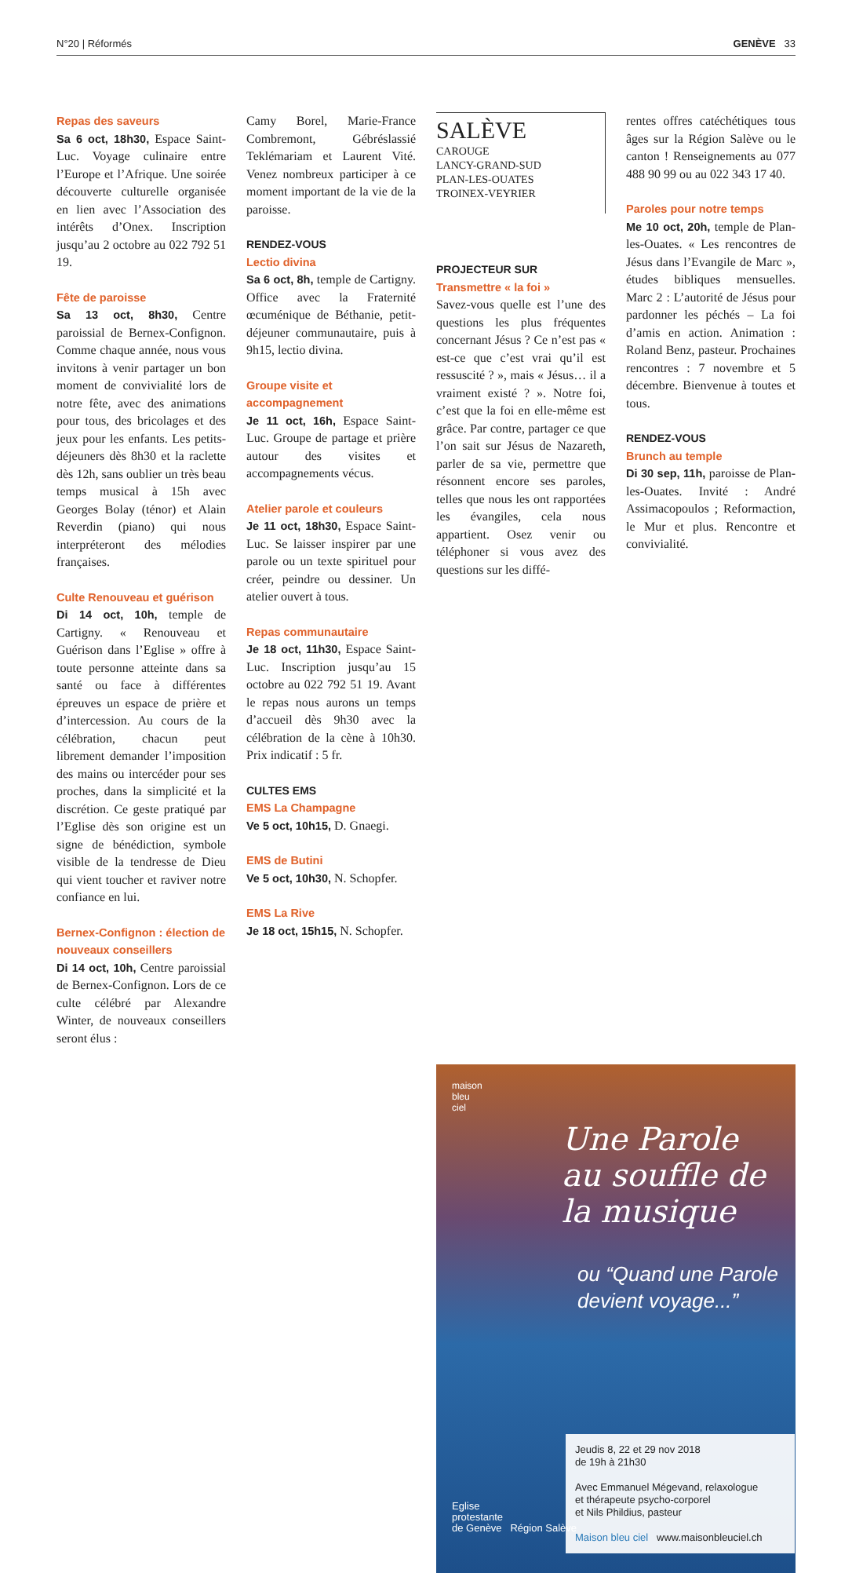N°20 | Réformés GENÈVE 33
Repas des saveurs
Sa 6 oct, 18h30, Espace Saint-Luc. Voyage culinaire entre l’Europe et l’Afrique. Une soirée découverte culturelle organisée en lien avec l’Association des intérêts d’Onex. Inscription jusqu’au 2 octobre au 022 792 51 19.
Fête de paroisse
Sa 13 oct, 8h30, Centre paroissial de Bernex-Confignon. Comme chaque année, nous vous invitons à venir partager un bon moment de convivialité lors de notre fête, avec des animations pour tous, des bricolages et des jeux pour les enfants. Les petits-déjeuners dès 8h30 et la raclette dès 12h, sans oublier un très beau temps musical à 15h avec Georges Bolay (ténor) et Alain Reverdin (piano) qui nous interpréteront des mélodies françaises.
Culte Renouveau et guérison
Di 14 oct, 10h, temple de Cartigny. « Renouveau et Guérison dans l’Eglise » offre à toute personne atteinte dans sa santé ou face à différentes épreuves un espace de prière et d’intercession. Au cours de la célébration, chacun peut librement demander l’imposition des mains ou intercéder pour ses proches, dans la simplicité et la discrétion. Ce geste pratiqué par l’Eglise dès son origine est un signe de bénédiction, symbole visible de la tendresse de Dieu qui vient toucher et raviver notre confiance en lui.
Bernex-Confignon : élection de nouveaux conseillers
Di 14 oct, 10h, Centre paroissial de Bernex-Confignon. Lors de ce culte célébré par Alexandre Winter, de nouveaux conseillers seront élus :
Camy Borel, Marie-France Combremont, Gébréslassié Teklémariam et Laurent Vité. Venez nombreux participer à ce moment important de la vie de la paroisse.
RENDEZ-VOUS
Lectio divina
Sa 6 oct, 8h, temple de Cartigny. Office avec la Fraternité œcuménique de Béthanie, petit-déjeuner communautaire, puis à 9h15, lectio divina.
Groupe visite et accompagnement
Je 11 oct, 16h, Espace Saint-Luc. Groupe de partage et prière autour des visites et accompagnements vécus.
Atelier parole et couleurs
Je 11 oct, 18h30, Espace Saint-Luc. Se laisser inspirer par une parole ou un texte spirituel pour créer, peindre ou dessiner. Un atelier ouvert à tous.
Repas communautaire
Je 18 oct, 11h30, Espace Saint-Luc. Inscription jusqu’au 15 octobre au 022 792 51 19. Avant le repas nous aurons un temps d’accueil dès 9h30 avec la célébration de la cène à 10h30. Prix indicatif : 5 fr.
CULTES EMS
EMS La Champagne
Ve 5 oct, 10h15, D. Gnaegi.
EMS de Butini
Ve 5 oct, 10h30, N. Schopfer.
EMS La Rive
Je 18 oct, 15h15, N. Schopfer.
SALÈVE
CAROUGE
LANCY-GRAND-SUD
PLAN-LES-OUATES
TROINEX-VEYRIER
PROJECTEUR SUR
Transmettre « la foi »
Savez-vous quelle est l’une des questions les plus fréquentes concernant Jésus ? Ce n’est pas « est-ce que c’est vrai qu’il est ressuscité ? », mais « Jésus… il a vraiment existé ? ». Notre foi, c’est que la foi en elle-même est grâce. Par contre, partager ce que l’on sait sur Jésus de Nazareth, parler de sa vie, permettre que résonnent encore ses paroles, telles que nous les ont rapportées les évangiles, cela nous appartient. Osez venir ou téléphoner si vous avez des questions sur les diffé-
rentes offres catéchétiques tous âges sur la Région Salève ou le canton ! Renseignements au 077 488 90 99 ou au 022 343 17 40.
Paroles pour notre temps
Me 10 oct, 20h, temple de Plan-les-Ouates. « Les rencontres de Jésus dans l’Evangile de Marc », études bibliques mensuelles. Marc 2 : L’autorité de Jésus pour pardonner les péchés – La foi d’amis en action. Animation : Roland Benz, pasteur. Prochaines rencontres : 7 novembre et 5 décembre. Bienvenue à toutes et tous.
RENDEZ-VOUS
Brunch au temple
Di 30 sep, 11h, paroisse de Plan-les-Ouates. Invité : André Assimacopoulos ; Reformaction, le Mur et plus. Rencontre et convivialité.
maison
bleu
ciel
Une Parole au souffle de la musique
ou “Quand une Parole devient voyage...”
Eglise
protestante
de Genève Région Salève
Jeudis 8, 22 et 29 nov 2018
de 19h à 21h30
Avec Emmanuel Mégevand, relaxologue
et thérapeute psycho-corporel
et Nils Phildius, pasteur
Maison bleu ciel www.maisonbleuciel.ch